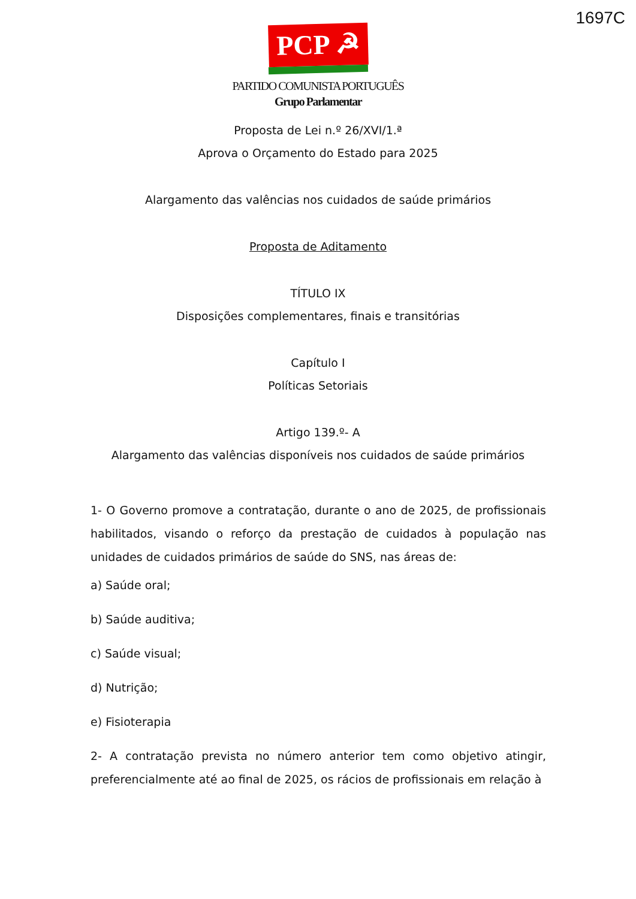1697C
PCP ☭
PARTIDO COMUNISTA PORTUGUÊS
Grupo Parlamentar
Proposta de Lei n.º 26/XVI/1.ª
Aprova o Orçamento do Estado para 2025
Alargamento das valências nos cuidados de saúde primários
Proposta de Aditamento
TÍTULO IX
Disposições complementares, finais e transitórias
Capítulo I
Políticas Setoriais
Artigo 139.º- A
Alargamento das valências disponíveis nos cuidados de saúde primários
1- O Governo promove a contratação, durante o ano de 2025, de profissionais habilitados, visando o reforço da prestação de cuidados à população nas unidades de cuidados primários de saúde do SNS, nas áreas de:
a) Saúde oral;
b) Saúde auditiva;
c) Saúde visual;
d) Nutrição;
e) Fisioterapia
2- A contratação prevista no número anterior tem como objetivo atingir, preferencialmente até ao final de 2025, os rácios de profissionais em relação à